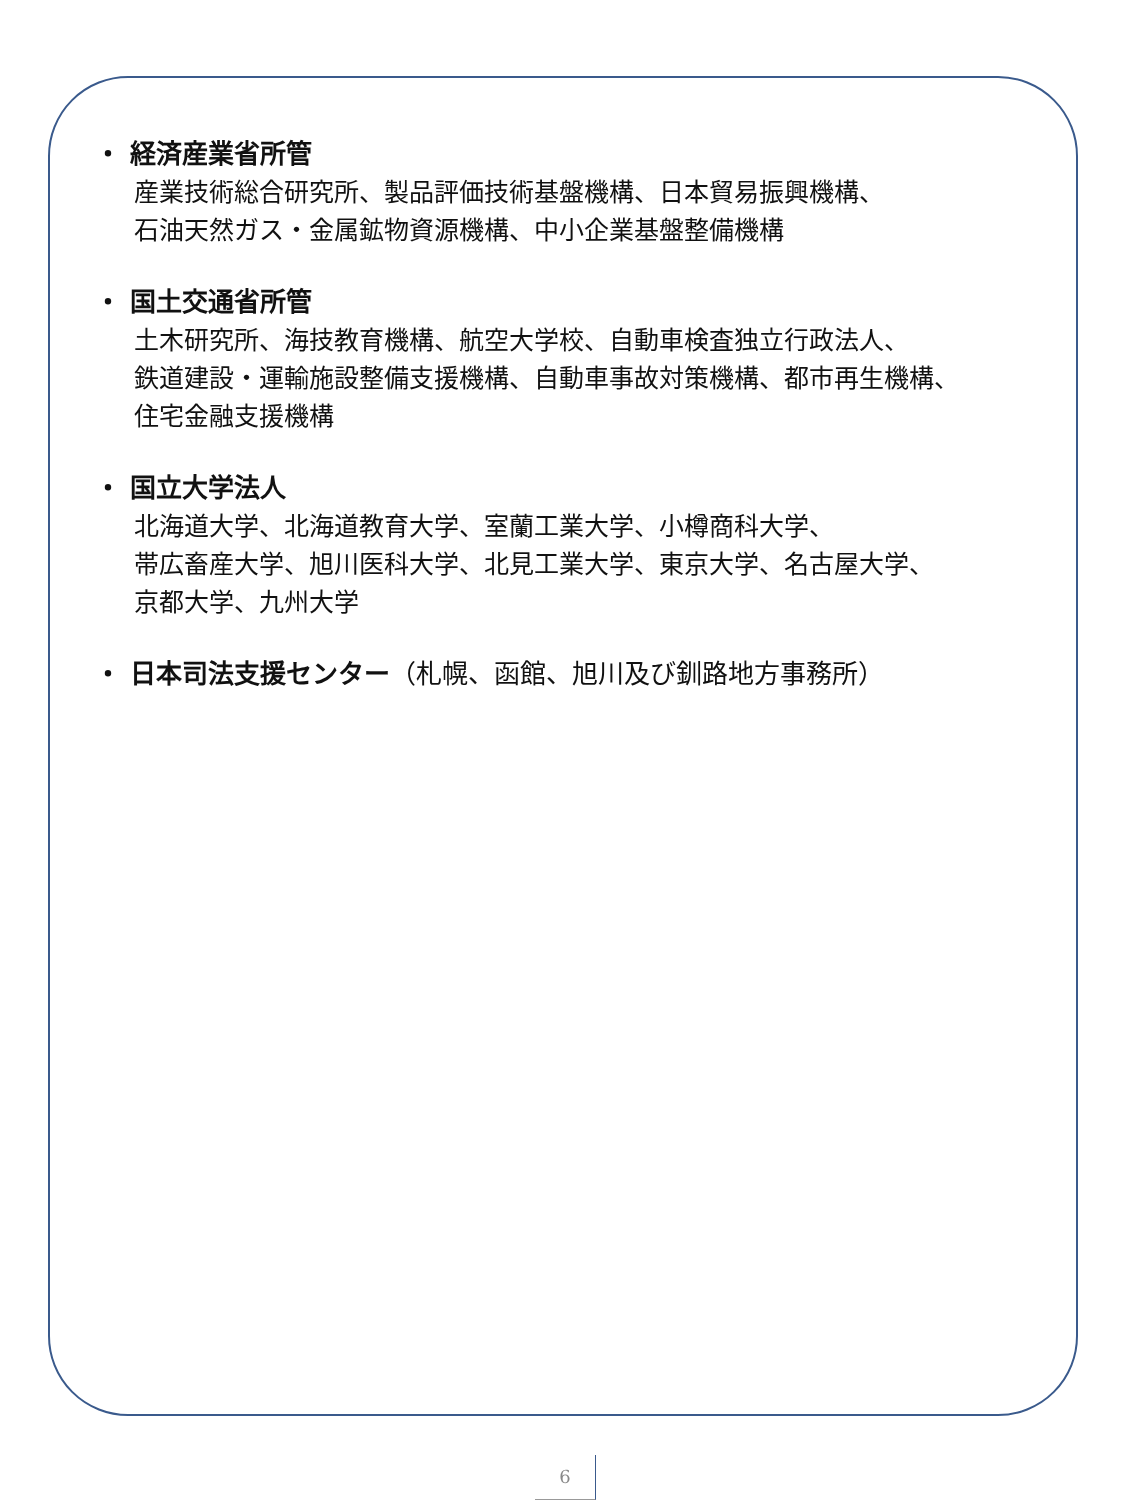・ 経済産業省所管
産業技術総合研究所、製品評価技術基盤機構、日本貿易振興機構、
石油天然ガス・金属鉱物資源機構、中小企業基盤整備機構
・ 国土交通省所管
土木研究所、海技教育機構、航空大学校、自動車検査独立行政法人、
鉄道建設・運輸施設整備支援機構、自動車事故対策機構、都市再生機構、
住宅金融支援機構
・ 国立大学法人
北海道大学、北海道教育大学、室蘭工業大学、小樽商科大学、
帯広畜産大学、旭川医科大学、北見工業大学、東京大学、名古屋大学、
京都大学、九州大学
・ 日本司法支援センター（札幌、函館、旭川及び釧路地方事務所）
6